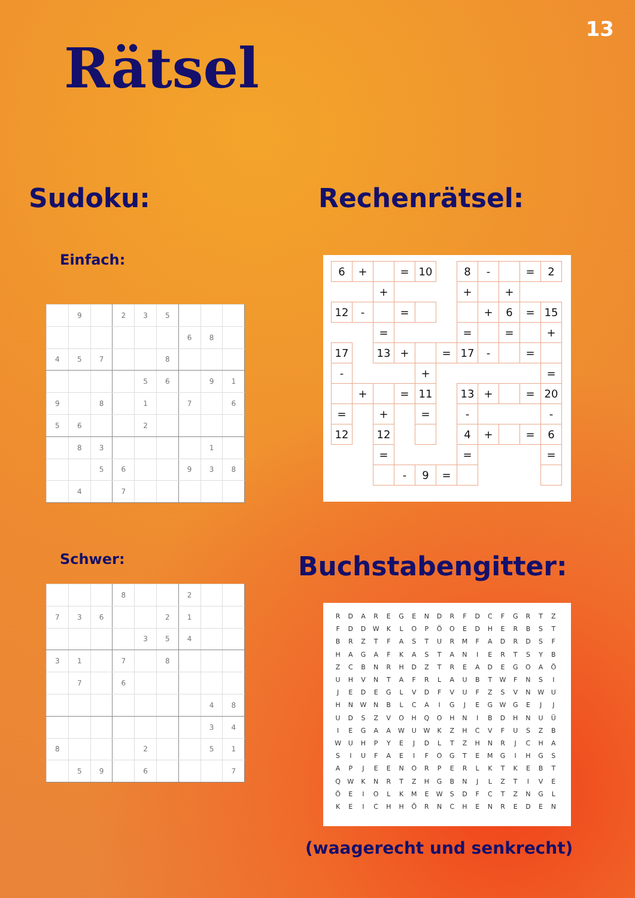13
Rätsel
Sudoku:
Einfach:
| | 9 | | 2 | 3 | 5 | | | |
| | | | | | | 6 | 8 | |
| 4 | 5 | 7 | | | 8 | | | |
| | | | | 5 | 6 | | 9 | 1 |
| 9 | | 8 | | 1 | | 7 | | 6 |
| 5 | 6 | | | 2 | | | | |
| | 8 | 3 | | | | | 1 | |
| | | 5 | 6 | | | 9 | 3 | 8 |
| | 4 | | 7 | | | | | |
Schwer:
| | | | 8 | | | 2 | | |
| 7 | 3 | 6 | | | 2 | 1 | | |
| | | | | 3 | 5 | 4 | | |
| 3 | 1 | | 7 | | 8 | | | |
| | 7 | | 6 | | | | | |
| | | | | | | | 4 | 8 |
| | | | | | | | 3 | 4 |
| 8 | | | | 2 | | | 5 | 1 |
| | 5 | 9 | | 6 | | | | 7 |
Rechenrätsel:
| 6 | + | | = | 10 | | 8 | - | | = | 2 |
| | | + | | | | + | | + | | |
| 12 | - | | = | | | | + | 6 | = | 15 |
| | | = | | | | = | | = | | + |
| 17 | | 13 | + | | = | 17 | - | | = | |
| - | | | | + | | | | | | = |
| | + | | = | 11 | | 13 | + | | = | 20 |
| = | | + | | = | | - | | | | - |
| 12 | | 12 | | | | 4 | + | | = | 6 |
| | | = | | | | = | | | | = |
| | | | - | 9 | = | | | | | |
Buchstabengitter:
| R | D | A | R | E | G | E | N | D | R | F | D | C | F | G | R | T | Z |
| F | D | D | W | K | L | O | P | Ö | O | E | D | H | E | R | B | S | T |
| B | R | Z | T | F | A | S | T | U | R | M | F | A | D | R | D | S | F |
| H | A | G | A | F | K | A | S | T | A | N | I | E | R | T | S | Y | B |
| Z | C | B | N | R | H | D | Z | T | R | E | A | D | E | G | O | A | Ö |
| U | H | V | N | T | A | F | R | L | A | U | B | T | W | F | N | S | I |
| J | E | D | E | G | L | V | D | F | V | U | F | Z | S | V | N | W | U |
| H | N | W | N | B | L | C | A | I | G | J | E | G | W | G | E | J | J |
| U | D | S | Z | V | O | H | Q | O | H | N | I | B | D | H | N | U | Ü |
| I | E | G | A | A | W | U | W | K | Z | H | C | V | F | U | S | Z | B |
| W | U | H | P | Y | E | J | D | L | T | Z | H | N | R | J | C | H | A |
| S | I | U | F | A | E | I | F | O | G | T | E | M | G | I | H | G | S |
| A | P | J | E | E | N | O | R | P | E | R | L | K | T | K | E | B | T |
| Q | W | K | N | R | T | Z | H | G | B | N | J | L | Z | T | I | V | E |
| Ö | E | I | O | L | K | M | E | W | S | D | F | C | T | Z | N | G | L |
| K | E | I | C | H | H | Ö | R | N | C | H | E | N | R | E | D | E | N |
(waagerecht und senkrecht)